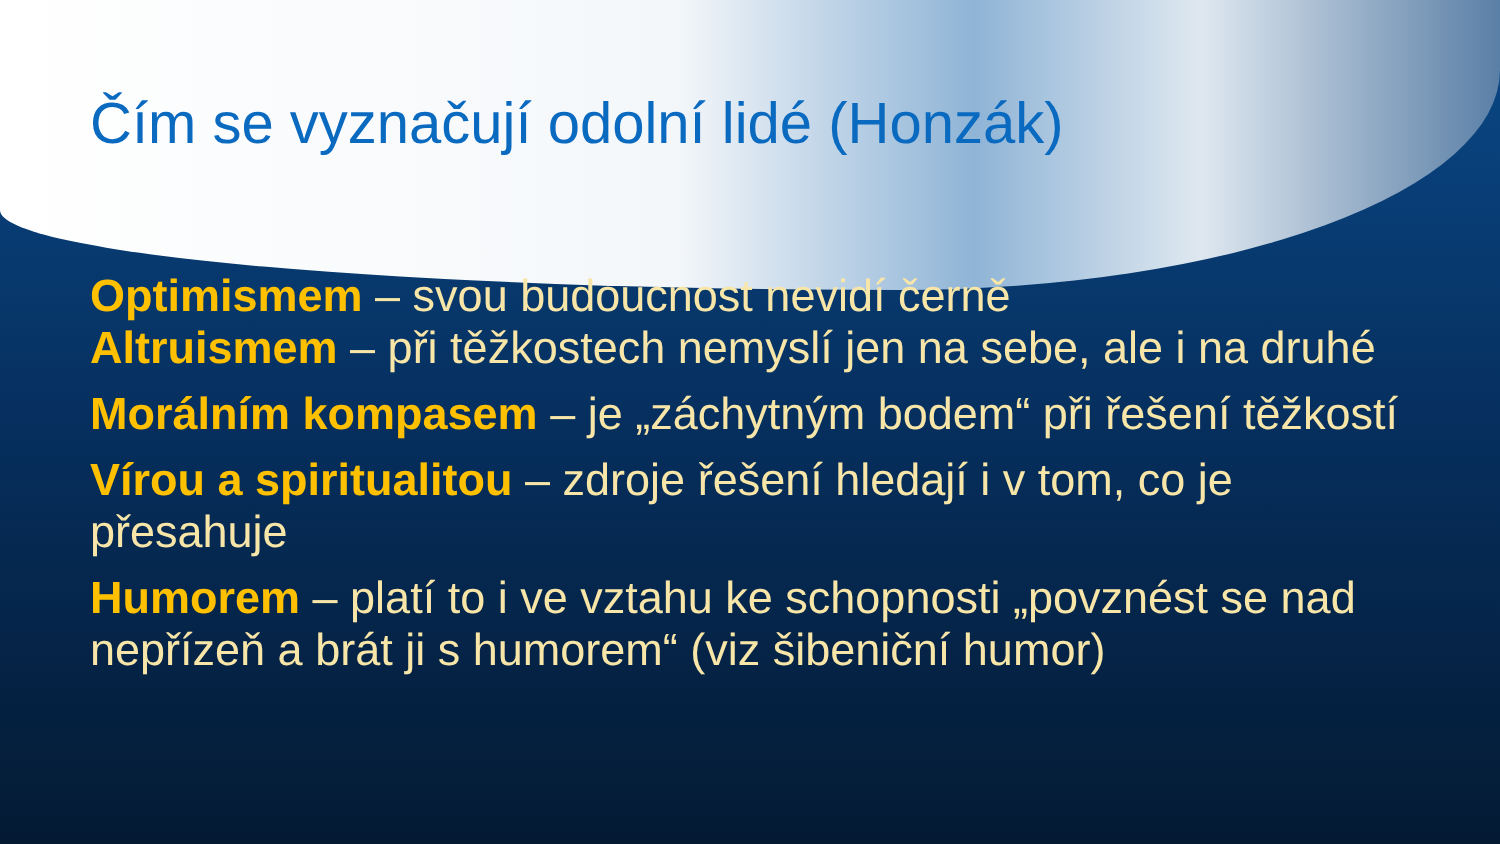Čím se vyznačují odolní lidé (Honzák)
Optimismem – svou budoucnost nevidí černě
Altruismem – při těžkostech nemyslí jen na sebe, ale i na druhé
Morálním kompasem – je „záchytným bodem“ při řešení těžkostí
Vírou a spiritualitou – zdroje řešení hledají i v tom, co je přesahuje
Humorem – platí to i ve vztahu ke schopnosti „povznést se nad nepřízeň a brát ji s humorem“ (viz šibeniční humor)